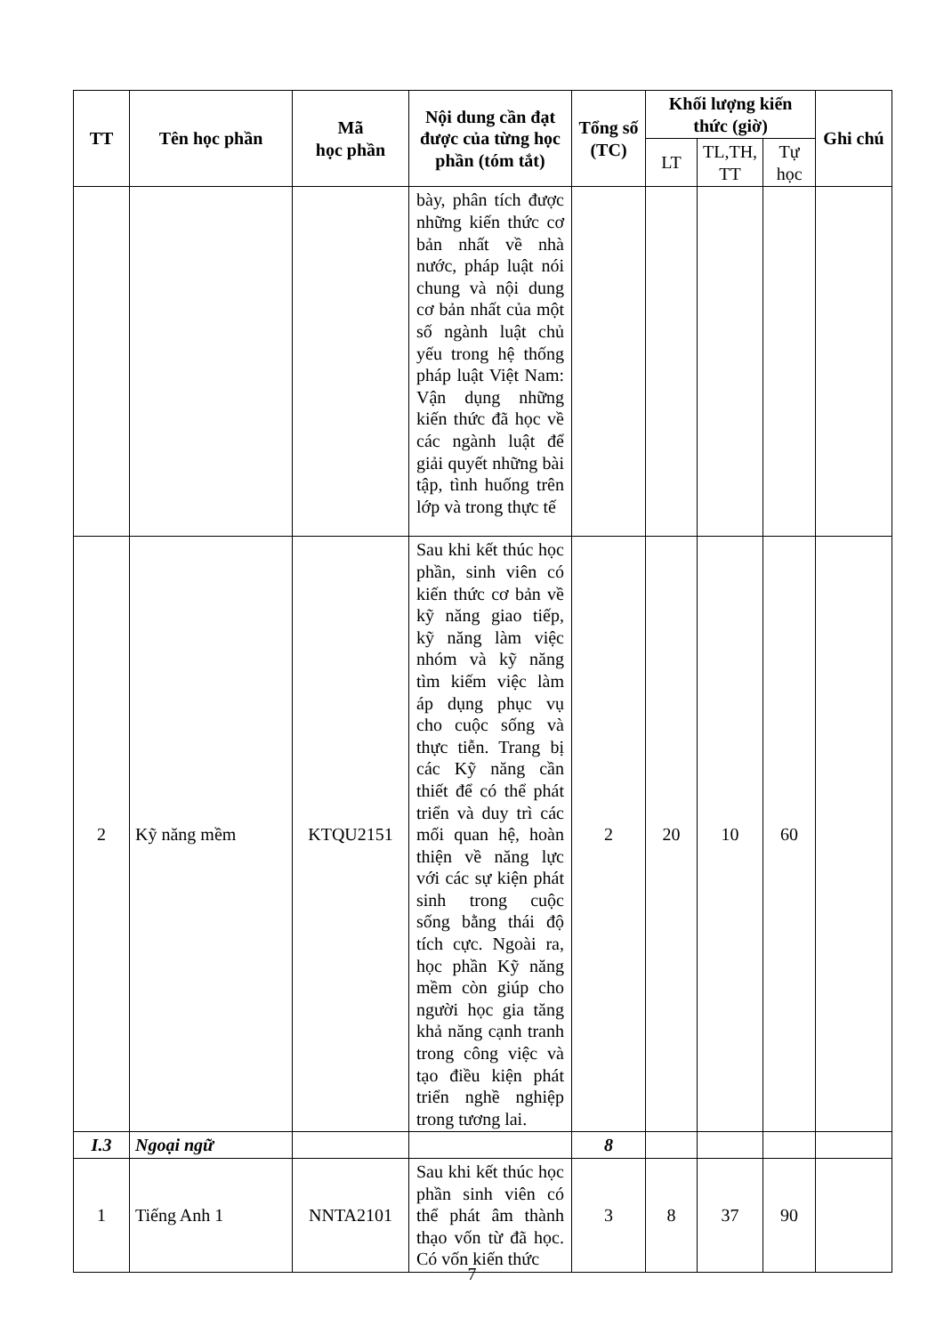| TT | Tên học phần | Mã học phần | Nội dung cần đạt được của từng học phần (tóm tắt) | Tổng số (TC) | Khối lượng kiến thức (giờ) | | | Ghi chú |
| --- | --- | --- | --- | --- | --- | --- | --- | --- |
| | | | | | LT | TL,TH, TT | Tự học | |
| | | | bày, phân tích được những kiến thức cơ bản nhất về nhà nước, pháp luật nói chung và nội dung cơ bản nhất của một số ngành luật chủ yếu trong hệ thống pháp luật Việt Nam: Vận dụng những kiến thức đã học về các ngành luật để giải quyết những bài tập, tình huống trên lớp và trong thực tế | | | | | |
| 2 | Kỹ năng mềm | KTQU2151 | Sau khi kết thúc học phần, sinh viên có kiến thức cơ bản về kỹ năng giao tiếp, kỹ năng làm việc nhóm và kỹ năng tìm kiếm việc làm áp dụng phục vụ cho cuộc sống và thực tiễn. Trang bị các Kỹ năng cần thiết để có thể phát triển và duy trì các mối quan hệ, hoàn thiện về năng lực với các sự kiện phát sinh trong cuộc sống bằng thái độ tích cực. Ngoài ra, học phần Kỹ năng mềm còn giúp cho người học gia tăng khả năng cạnh tranh trong công việc và tạo điều kiện phát triển nghề nghiệp trong tương lai. | 2 | 20 | 10 | 60 | |
| I.3 | Ngoại ngữ | | | 8 | | | | |
| 1 | Tiếng Anh 1 | NNTA2101 | Sau khi kết thúc học phần sinh viên có thể phát âm thành thạo vốn từ đã học. Có vốn kiến thức | 3 | 8 | 37 | 90 | |
7